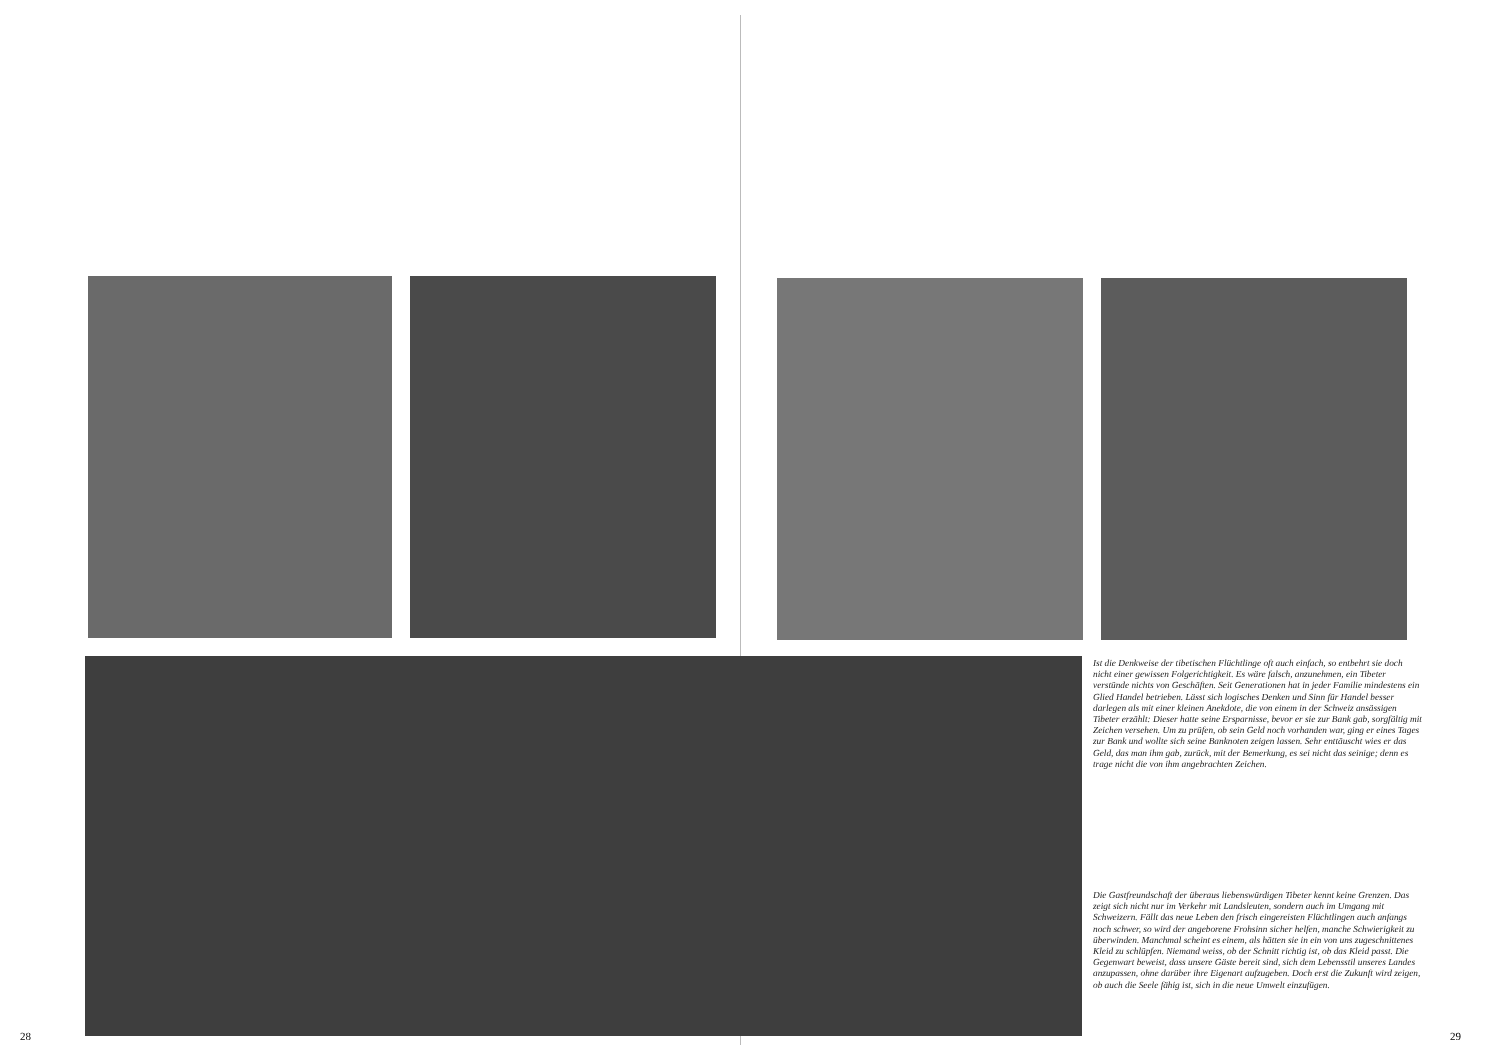28
Ist die Denkweise der tibetischen Flüchtlinge oft auch einfach, so entbehrt sie doch nicht einer gewissen Folgerichtigkeit. Es wäre falsch, anzunehmen, ein Tibeter verstünde nichts von Geschäften. Seit Generationen hat in jeder Familie mindestens ein Glied Handel betrieben. Lässt sich logisches Denken und Sinn für Handel besser darlegen als mit einer kleinen Anekdote, die von einem in der Schweiz ansässigen Tibeter erzählt: Dieser hatte seine Ersparnisse, bevor er sie zur Bank gab, sorgfältig mit Zeichen versehen. Um zu prüfen, ob sein Geld noch vorhanden war, ging er eines Tages zur Bank und wollte sich seine Banknoten zeigen lassen. Sehr enttäuscht wies er das Geld, das man ihm gab, zurück, mit der Bemerkung, es sei nicht das seinige; denn es trage nicht die von ihm angebrachten Zeichen.
Die Gastfreundschaft der überaus liebenswürdigen Tibeter kennt keine Grenzen. Das zeigt sich nicht nur im Verkehr mit Landsleuten, sondern auch im Umgang mit Schweizern. Fällt das neue Leben den frisch eingereisten Flüchtlingen auch anfangs noch schwer, so wird der angeborene Frohsinn sicher helfen, manche Schwierigkeit zu überwinden. Manchmal scheint es einem, als hätten sie in ein von uns zugeschnittenes Kleid zu schlüpfen. Niemand weiss, ob der Schnitt richtig ist, ob das Kleid passt. Die Gegenwart beweist, dass unsere Gäste bereit sind, sich dem Lebensstil unseres Landes anzupassen, ohne darüber ihre Eigenart aufzugeben. Doch erst die Zukunft wird zeigen, ob auch die Seele fähig ist, sich in die neue Umwelt einzufügen.
29